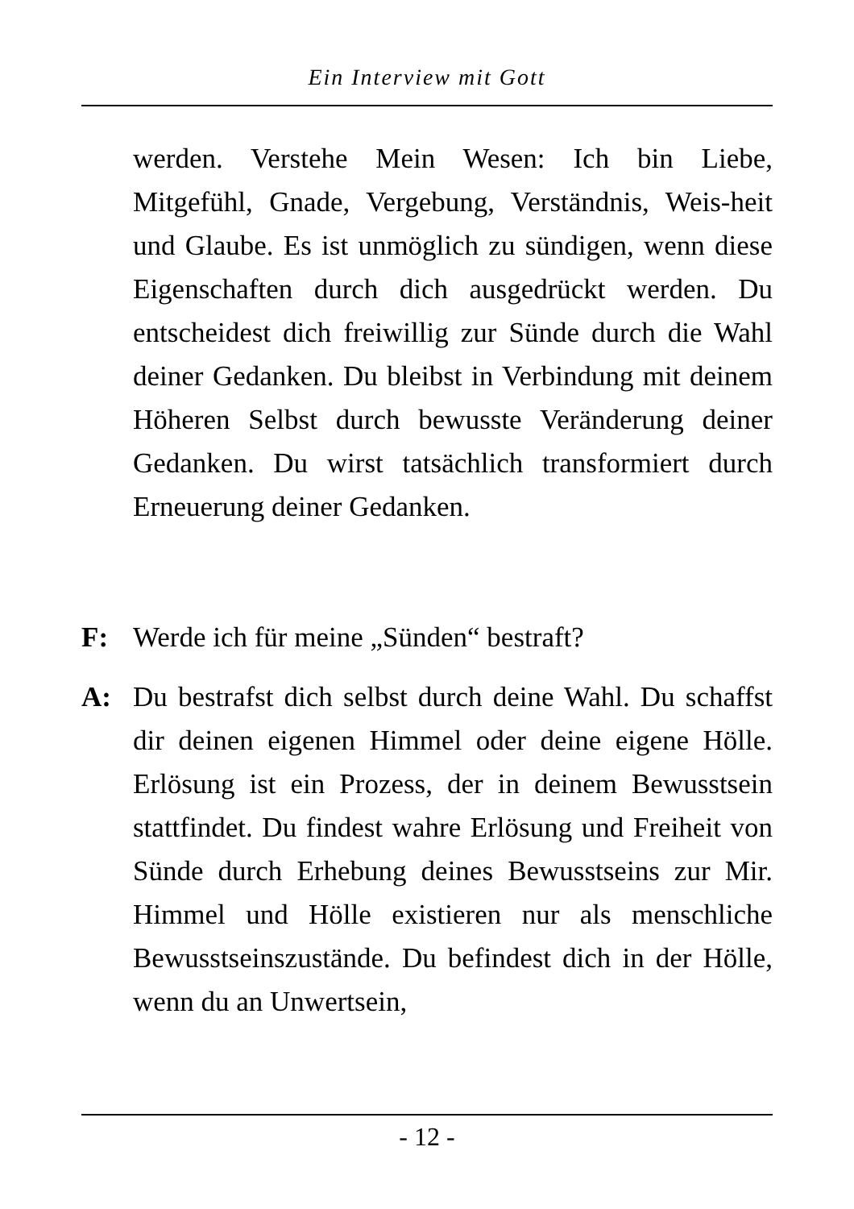Ein Interview mit Gott
werden. Verstehe Mein Wesen: Ich bin Liebe, Mitgefühl, Gnade, Vergebung, Verständnis, Weis-heit und Glaube. Es ist unmöglich zu sündigen, wenn diese Eigenschaften durch dich ausgedrückt werden. Du entscheidest dich freiwillig zur Sünde durch die Wahl deiner Gedanken. Du bleibst in Verbindung mit deinem Höheren Selbst durch bewusste Veränderung deiner Gedanken. Du wirst tatsächlich transformiert durch Erneuerung deiner Gedanken.
F: Werde ich für meine „Sünden“ bestraft?
A: Du bestrafst dich selbst durch deine Wahl. Du schaffst dir deinen eigenen Himmel oder deine eigene Hölle. Erlösung ist ein Prozess, der in deinem Bewusstsein stattfindet. Du findest wahre Erlösung und Freiheit von Sünde durch Erhebung deines Bewusstseins zur Mir. Himmel und Hölle existieren nur als menschliche Bewusstseinszustände. Du befindest dich in der Hölle, wenn du an Unwertsein,
- 12 -